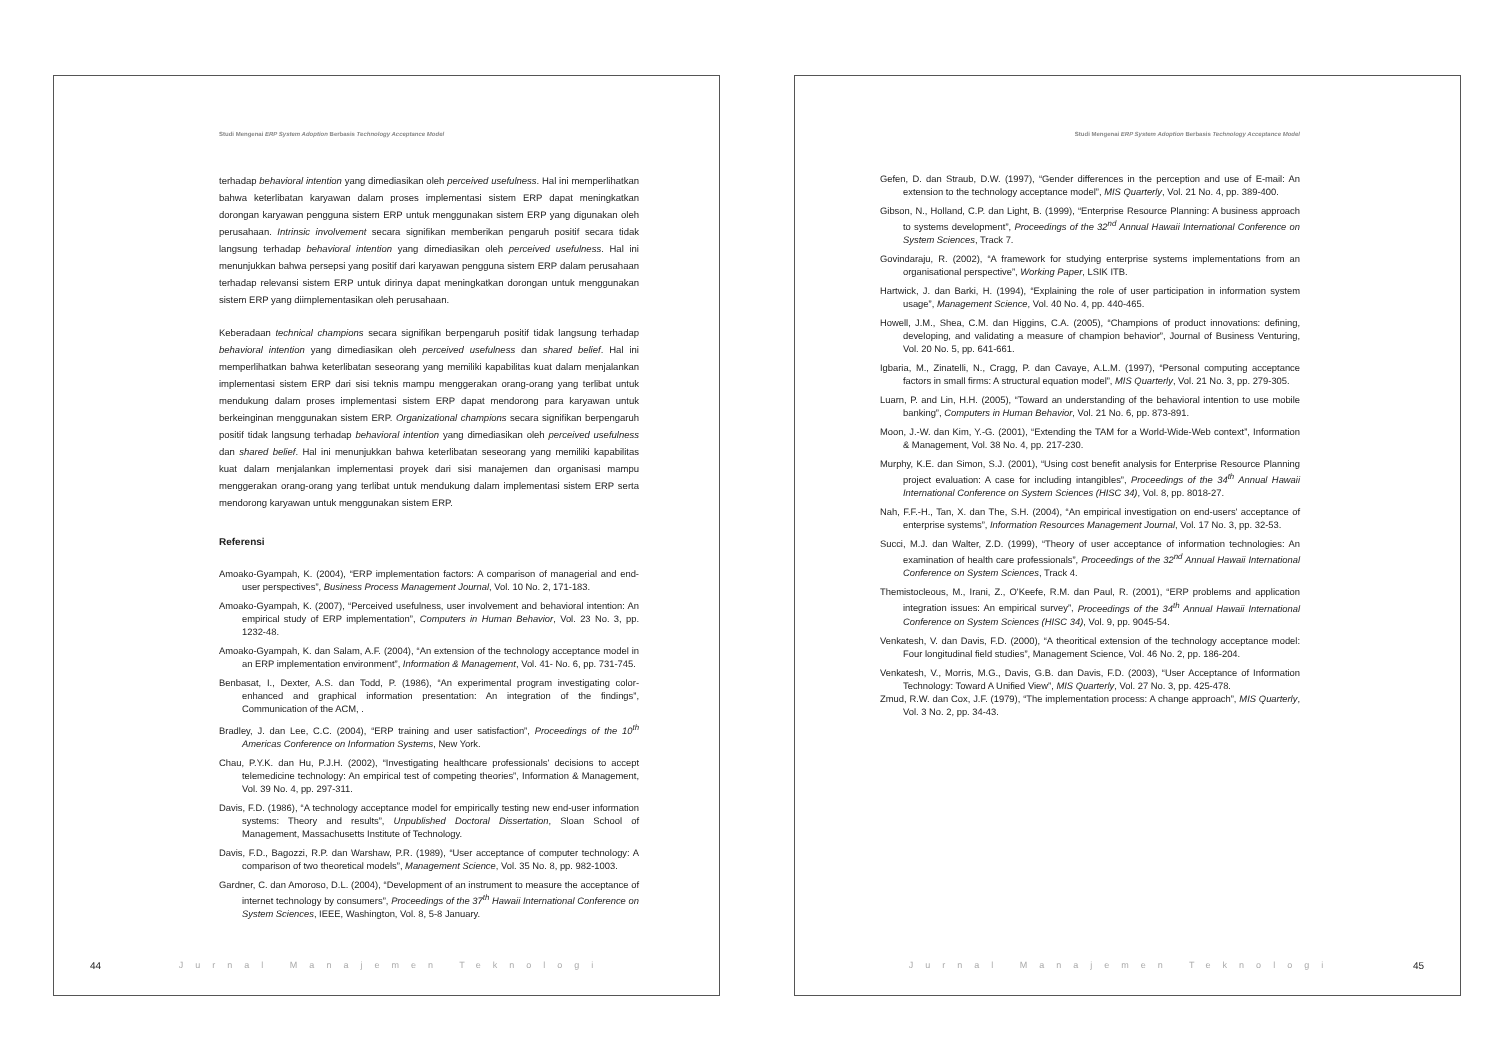Studi Mengenai ERP System Adoption Berbasis Technology Acceptance Model
terhadap behavioral intention yang dimediasikan oleh perceived usefulness. Hal ini memperlihatkan bahwa keterlibatan karyawan dalam proses implementasi sistem ERP dapat meningkatkan dorongan karyawan pengguna sistem ERP untuk menggunakan sistem ERP yang digunakan oleh perusahaan. Intrinsic involvement secara signifikan memberikan pengaruh positif secara tidak langsung terhadap behavioral intention yang dimediasikan oleh perceived usefulness. Hal ini menunjukkan bahwa persepsi yang positif dari karyawan pengguna sistem ERP dalam perusahaan terhadap relevansi sistem ERP untuk dirinya dapat meningkatkan dorongan untuk menggunakan sistem ERP yang diimplementasikan oleh perusahaan.
Keberadaan technical champions secara signifikan berpengaruh positif tidak langsung terhadap behavioral intention yang dimediasikan oleh perceived usefulness dan shared belief. Hal ini memperlihatkan bahwa keterlibatan seseorang yang memiliki kapabilitas kuat dalam menjalankan implementasi sistem ERP dari sisi teknis mampu menggerakan orang-orang yang terlibat untuk mendukung dalam proses implementasi sistem ERP dapat mendorong para karyawan untuk berkeinginan menggunakan sistem ERP. Organizational champions secara signifikan berpengaruh positif tidak langsung terhadap behavioral intention yang dimediasikan oleh perceived usefulness dan shared belief. Hal ini menunjukkan bahwa keterlibatan seseorang yang memiliki kapabilitas kuat dalam menjalankan implementasi proyek dari sisi manajemen dan organisasi mampu menggerakan orang-orang yang terlibat untuk mendukung dalam implementasi sistem ERP serta mendorong karyawan untuk menggunakan sistem ERP.
Referensi
Amoako-Gyampah, K. (2004), “ERP implementation factors: A comparison of managerial and end-user perspectives”, Business Process Management Journal, Vol. 10 No. 2, 171-183.
Amoako-Gyampah, K. (2007), “Perceived usefulness, user involvement and behavioral intention: An empirical study of ERP implementation”, Computers in Human Behavior, Vol. 23 No. 3, pp. 1232-48.
Amoako-Gyampah, K. dan Salam, A.F. (2004), “An extension of the technology acceptance model in an ERP implementation environment”, Information & Management, Vol. 41- No. 6, pp. 731-745.
Benbasat, I., Dexter, A.S. dan Todd, P. (1986), “An experimental program investigating color-enhanced and graphical information presentation: An integration of the findings”, Communication of the ACM, .
Bradley, J. dan Lee, C.C. (2004), “ERP training and user satisfaction”, Proceedings of the 10<sup>th</sup> Americas Conference on Information Systems, New York.
Chau, P.Y.K. dan Hu, P.J.H. (2002), “Investigating healthcare professionals' decisions to accept telemedicine technology: An empirical test of competing theories”, Information & Management, Vol. 39 No. 4, pp. 297-311.
Davis, F.D. (1986), “A technology acceptance model for empirically testing new end-user information systems: Theory and results”, Unpublished Doctoral Dissertation, Sloan School of Management, Massachusetts Institute of Technology.
Davis, F.D., Bagozzi, R.P. dan Warshaw, P.R. (1989), “User acceptance of computer technology: A comparison of two theoretical models”, Management Science, Vol. 35 No. 8, pp. 982-1003.
Gardner, C. dan Amoroso, D.L. (2004), “Development of an instrument to measure the acceptance of internet technology by consumers”, Proceedings of the 37<sup>th</sup> Hawaii International Conference on System Sciences, IEEE, Washington, Vol. 8, 5-8 January.
44 Jurnal Manajemen Teknologi
Studi Mengenai ERP System Adoption Berbasis Technology Acceptance Model
Gefen, D. dan Straub, D.W. (1997), “Gender differences in the perception and use of E-mail: An extension to the technology acceptance model”, MIS Quarterly, Vol. 21 No. 4, pp. 389-400.
Gibson, N., Holland, C.P. dan Light, B. (1999), “Enterprise Resource Planning: A business approach to systems development”, Proceedings of the 32<sup>nd</sup> Annual Hawaii International Conference on System Sciences, Track 7.
Govindaraju, R. (2002), “A framework for studying enterprise systems implementations from an organisational perspective”, Working Paper, LSIK ITB.
Hartwick, J. dan Barki, H. (1994), “Explaining the role of user participation in information system usage”, Management Science, Vol. 40 No. 4, pp. 440-465.
Howell, J.M., Shea, C.M. dan Higgins, C.A. (2005), “Champions of product innovations: defining, developing, and validating a measure of champion behavior”, Journal of Business Venturing, Vol. 20 No. 5, pp. 641-661.
Igbaria, M., Zinatelli, N., Cragg, P. dan Cavaye, A.L.M. (1997), “Personal computing acceptance factors in small firms: A structural equation model”, MIS Quarterly, Vol. 21 No. 3, pp. 279-305.
Luarn, P. and Lin, H.H. (2005), “Toward an understanding of the behavioral intention to use mobile banking”, Computers in Human Behavior, Vol. 21 No. 6, pp. 873-891.
Moon, J.-W. dan Kim, Y.-G. (2001), “Extending the TAM for a World-Wide-Web context”, Information & Management, Vol. 38 No. 4, pp. 217-230.
Murphy, K.E. dan Simon, S.J. (2001), “Using cost benefit analysis for Enterprise Resource Planning project evaluation: A case for including intangibles”, Proceedings of the 34<sup>th</sup> Annual Hawaii International Conference on System Sciences (HISC 34), Vol. 8, pp. 8018-27.
Nah, F.F.-H., Tan, X. dan The, S.H. (2004), “An empirical investigation on end-users' acceptance of enterprise systems”, Information Resources Management Journal, Vol. 17 No. 3, pp. 32-53.
Succi, M.J. dan Walter, Z.D. (1999), “Theory of user acceptance of information technologies: An examination of health care professionals”, Proceedings of the 32<sup>nd</sup> Annual Hawaii International Conference on System Sciences, Track 4.
Themistocleous, M., Irani, Z., O'Keefe, R.M. dan Paul, R. (2001), “ERP problems and application integration issues: An empirical survey”, Proceedings of the 34<sup>th</sup> Annual Hawaii International Conference on System Sciences (HISC 34), Vol. 9, pp. 9045-54.
Venkatesh, V. dan Davis, F.D. (2000), “A theoritical extension of the technology acceptance model: Four longitudinal field studies”, Management Science, Vol. 46 No. 2, pp. 186-204.
Venkatesh, V., Morris, M.G., Davis, G.B. dan Davis, F.D. (2003), “User Acceptance of Information Technology: Toward A Unified View”, MIS Quarterly, Vol. 27 No. 3, pp. 425-478.
Zmud, R.W. dan Cox, J.F. (1979), “The implementation process: A change approach”, MIS Quarterly, Vol. 3 No. 2, pp. 34-43.
Jurnal Manajemen Teknologi 45